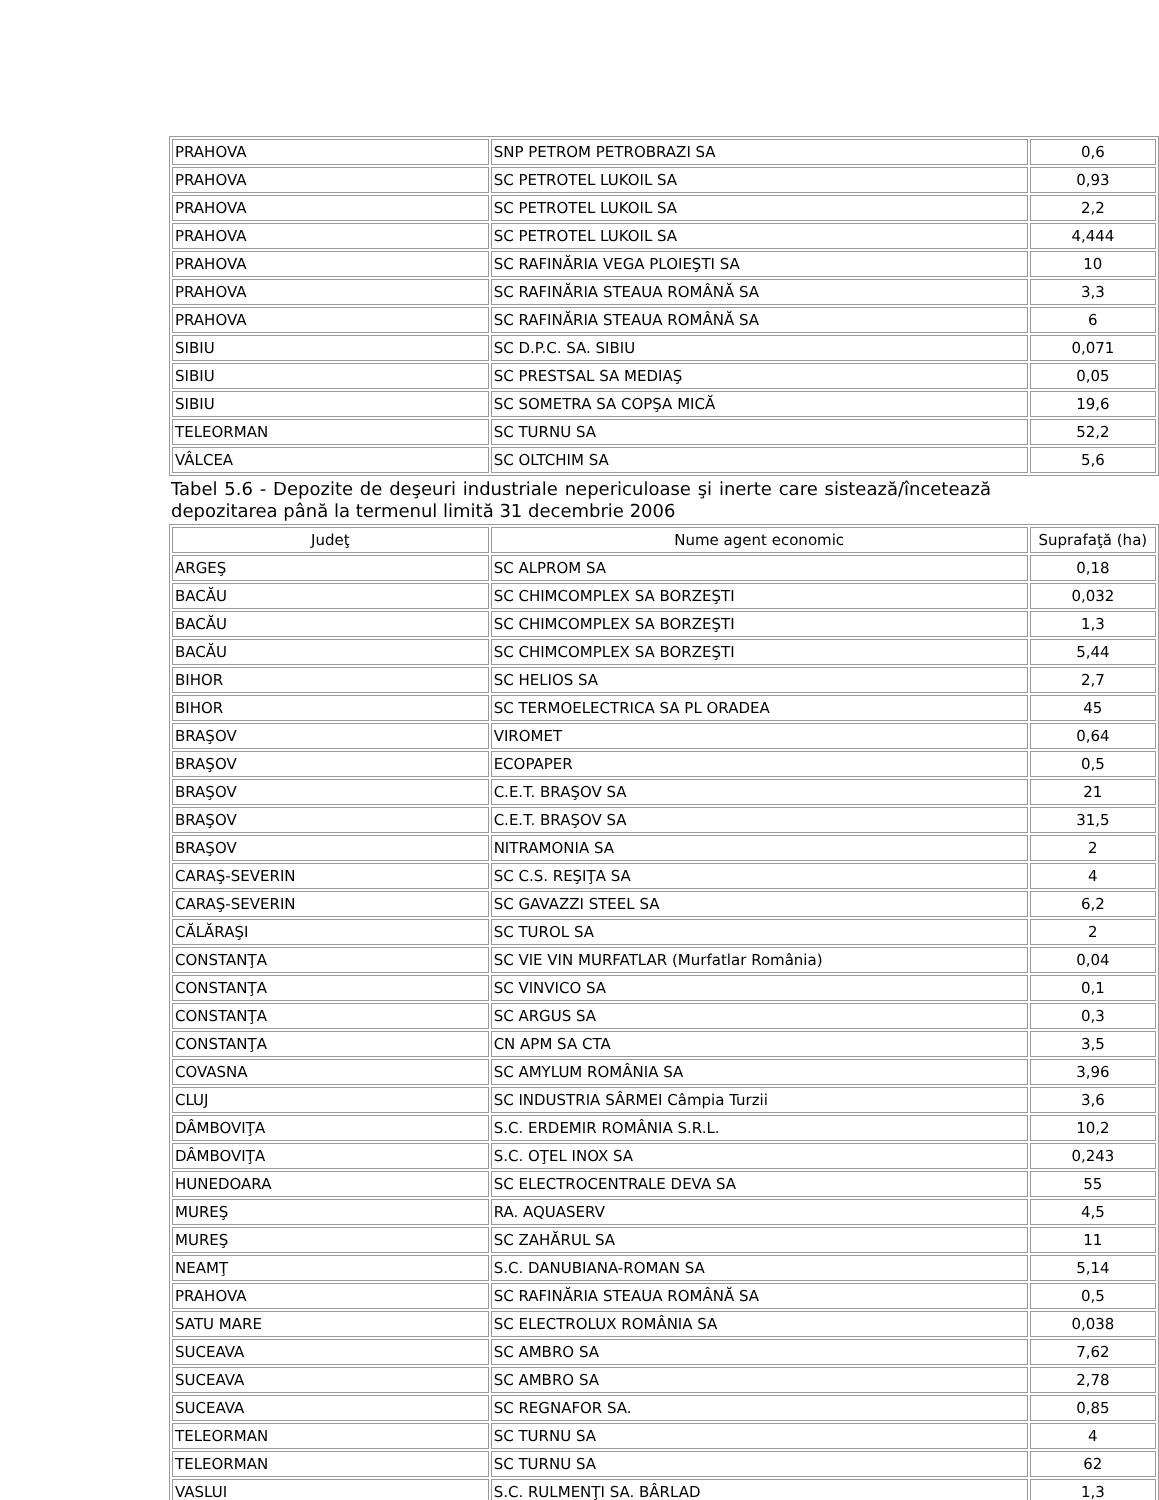| PRAHOVA | SNP PETROM PETROBRAZI SA | 0,6 |
| PRAHOVA | SC PETROTEL LUKOIL SA | 0,93 |
| PRAHOVA | SC PETROTEL LUKOIL SA | 2,2 |
| PRAHOVA | SC PETROTEL LUKOIL SA | 4,444 |
| PRAHOVA | SC RAFINĂRIA VEGA PLOIEŞTI SA | 10 |
| PRAHOVA | SC RAFINĂRIA STEAUA ROMÂNĂ SA | 3,3 |
| PRAHOVA | SC RAFINĂRIA STEAUA ROMÂNĂ SA | 6 |
| SIBIU | SC D.P.C. SA. SIBIU | 0,071 |
| SIBIU | SC PRESTSAL SA MEDIAŞ | 0,05 |
| SIBIU | SC SOMETRA SA COPŞA MICĂ | 19,6 |
| TELEORMAN | SC TURNU SA | 52,2 |
| VÂLCEA | SC OLTCHIM SA | 5,6 |
Tabel 5.6 - Depozite de deşeuri industriale nepericuloase şi inerte care sistează/încetează depozitarea până la termenul limită 31 decembrie 2006
| Judeţ | Nume agent economic | Suprafaţă (ha) |
| ARGEŞ | SC ALPROM SA | 0,18 |
| BACĂU | SC CHIMCOMPLEX SA BORZEŞTI | 0,032 |
| BACĂU | SC CHIMCOMPLEX SA BORZEŞTI | 1,3 |
| BACĂU | SC CHIMCOMPLEX SA BORZEŞTI | 5,44 |
| BIHOR | SC HELIOS SA | 2,7 |
| BIHOR | SC TERMOELECTRICA SA PL ORADEA | 45 |
| BRAŞOV | VIROMET | 0,64 |
| BRAŞOV | ECOPAPER | 0,5 |
| BRAŞOV | C.E.T. BRAŞOV SA | 21 |
| BRAŞOV | C.E.T. BRAŞOV SA | 31,5 |
| BRAŞOV | NITRAMONIA SA | 2 |
| CARAŞ-SEVERIN | SC C.S. REŞIŢA SA | 4 |
| CARAŞ-SEVERIN | SC GAVAZZI STEEL SA | 6,2 |
| CĂLĂRAŞI | SC TUROL SA | 2 |
| CONSTANŢA | SC VIE VIN MURFATLAR (Murfatlar România) | 0,04 |
| CONSTANŢA | SC VINVICO SA | 0,1 |
| CONSTANŢA | SC ARGUS SA | 0,3 |
| CONSTANŢA | CN APM SA CTA | 3,5 |
| COVASNA | SC AMYLUM ROMÂNIA SA | 3,96 |
| CLUJ | SC INDUSTRIA SÂRMEI Câmpia Turzii | 3,6 |
| DÂMBOVIŢA | S.C. ERDEMIR ROMÂNIA S.R.L. | 10,2 |
| DÂMBOVIŢA | S.C. OŢEL INOX SA | 0,243 |
| HUNEDOARA | SC ELECTROCENTRALE DEVA SA | 55 |
| MUREŞ | RA. AQUASERV | 4,5 |
| MUREŞ | SC ZAHĂRUL SA | 11 |
| NEAMŢ | S.C. DANUBIANA-ROMAN SA | 5,14 |
| PRAHOVA | SC RAFINĂRIA STEAUA ROMÂNĂ SA | 0,5 |
| SATU MARE | SC ELECTROLUX ROMÂNIA SA | 0,038 |
| SUCEAVA | SC AMBRO SA | 7,62 |
| SUCEAVA | SC AMBRO SA | 2,78 |
| SUCEAVA | SC REGNAFOR SA. | 0,85 |
| TELEORMAN | SC TURNU SA | 4 |
| TELEORMAN | SC TURNU SA | 62 |
| VASLUI | S.C. RULMENŢI SA. BÂRLAD | 1,3 |